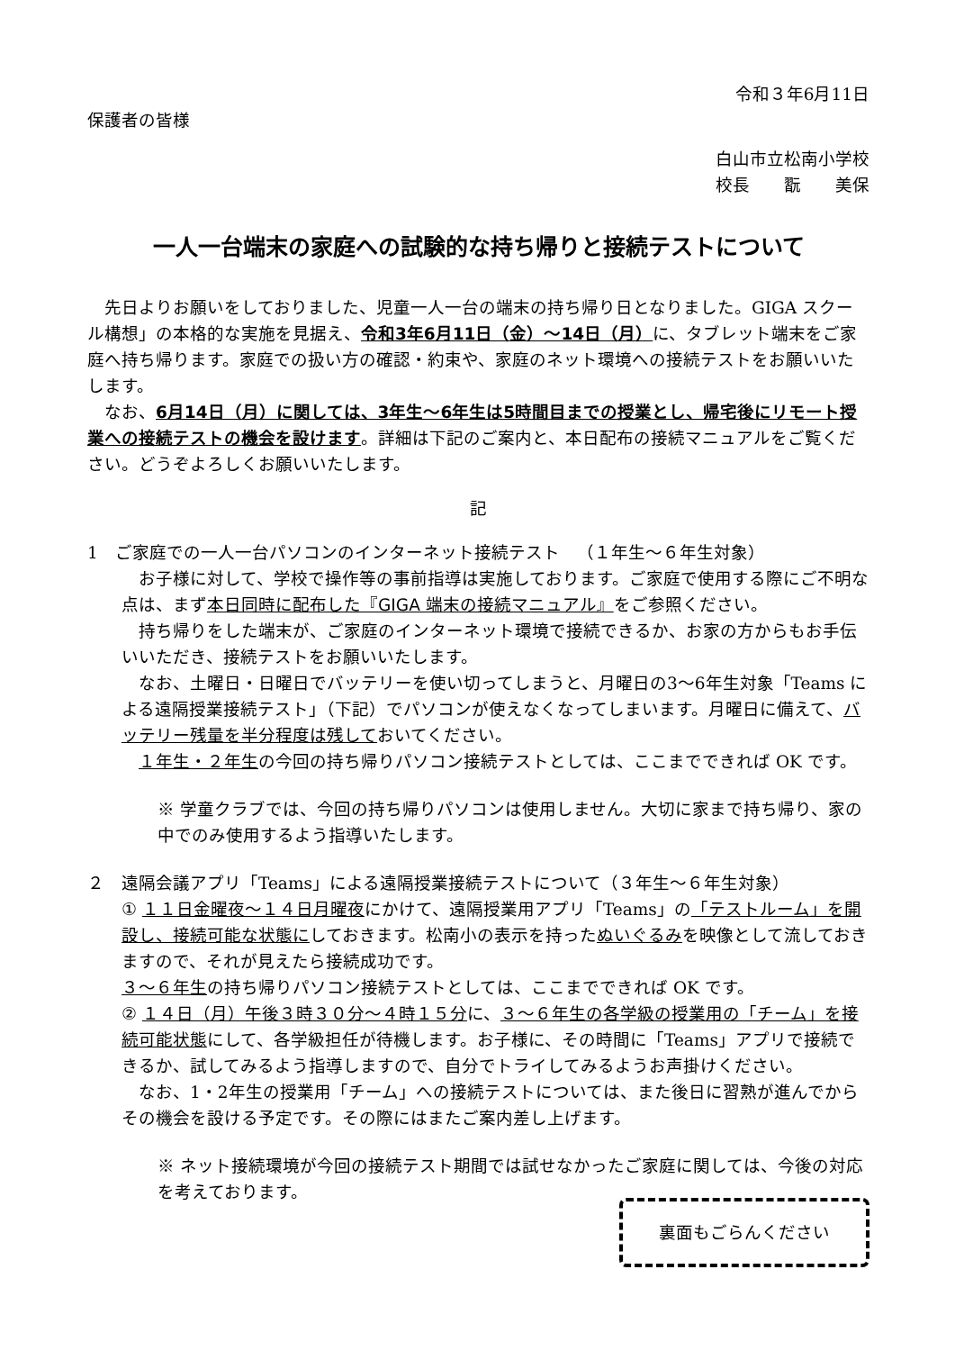令和３年6月11日
保護者の皆様
白山市立松南小学校
校長　　翫　　美保
一人一台端末の家庭への試験的な持ち帰りと接続テストについて
　先日よりお願いをしておりました、児童一人一台の端末の持ち帰り日となりました。GIGA スクール構想」の本格的な実施を見据え、令和3年6月11日（金）〜14日（月）に、タブレット端末をご家庭へ持ち帰ります。家庭での扱い方の確認・約束や、家庭のネット環境への接続テストをお願いいたします。
　なお、6月14日（月）に関しては、3年生〜6年生は5時間目までの授業とし、帰宅後にリモート授業への接続テストの機会を設けます。詳細は下記のご案内と、本日配布の接続マニュアルをご覧ください。どうぞよろしくお願いいたします。
記
1　ご家庭での一人一台パソコンのインターネット接続テスト　（１年生〜６年生対象）
　お子様に対して、学校で操作等の事前指導は実施しております。ご家庭で使用する際にご不明な点は、まず本日同時に配布した『GIGA 端末の接続マニュアル』をご参照ください。
　持ち帰りをした端末が、ご家庭のインターネット環境で接続できるか、お家の方からもお手伝いいただき、接続テストをお願いいたします。
　なお、土曜日・日曜日でバッテリーを使い切ってしまうと、月曜日の3〜6年生対象「Teams による遠隔授業接続テスト」（下記）でパソコンが使えなくなってしまいます。月曜日に備えて、バッテリー残量を半分程度は残しておいてください。
　１年生・２年生の今回の持ち帰りパソコン接続テストとしては、ここまでできれば OK です。
※ 学童クラブでは、今回の持ち帰りパソコンは使用しません。大切に家まで持ち帰り、家の中でのみ使用するよう指導いたします。
２　遠隔会議アプリ「Teams」による遠隔授業接続テストについて（３年生〜６年生対象）
① １１日金曜夜〜１４日月曜夜にかけて、遠隔授業用アプリ「Teams」の「テストルーム」を開設し、接続可能な状態にしておきます。松南小の表示を持ったぬいぐるみを映像として流しておきますので、それが見えたら接続成功です。
３〜６年生の持ち帰りパソコン接続テストとしては、ここまでできれば OK です。
② １４日（月）午後３時３０分〜４時１５分に、３〜６年生の各学級の授業用の「チーム」を接続可能状態にして、各学級担任が待機します。お子様に、その時間に「Teams」アプリで接続できるか、試してみるよう指導しますので、自分でトライしてみるようお声掛けください。
　なお、1・2年生の授業用「チーム」への接続テストについては、また後日に習熟が進んでからその機会を設ける予定です。その際にはまたご案内差し上げます。
※ ネット接続環境が今回の接続テスト期間では試せなかったご家庭に関しては、今後の対応を考えております。
裏面もごらんください